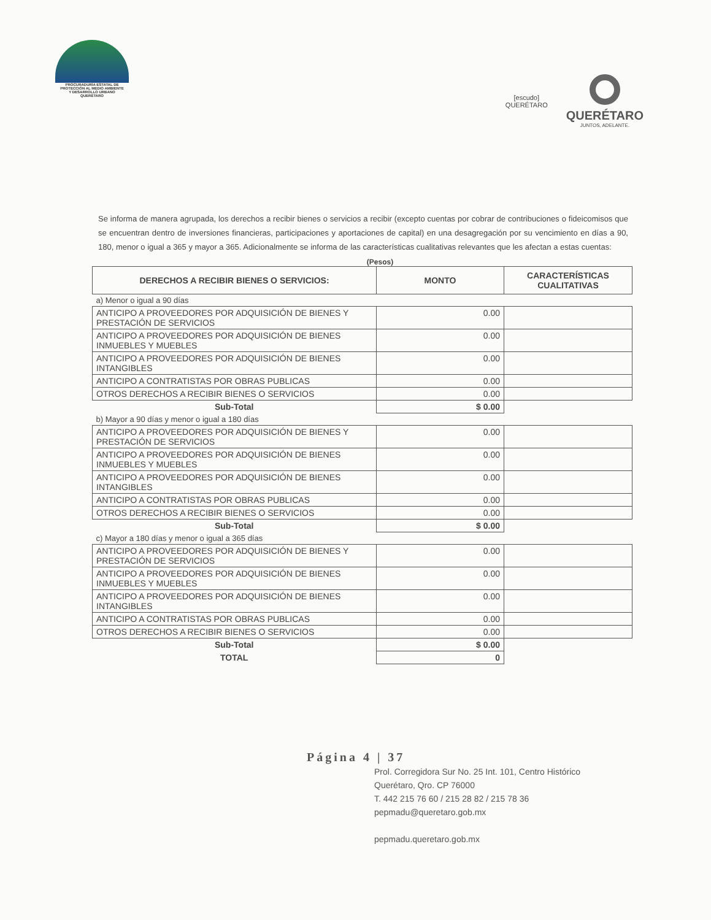PROCURADURÍA ESTATAL DE
PROTECCIÓN AL MEDIO AMBIENTE
Y DESARROLLO URBANO
QUERÉTARO
[escudo]
QUERÉTARO
QUERÉTARO
JUNTOS, ADELANTE.
Se informa de manera agrupada, los derechos a recibir bienes o servicios a recibir (excepto cuentas por cobrar de contribuciones o fideicomisos que se encuentran dentro de inversiones financieras, participaciones y aportaciones de capital) en una desagregación por su vencimiento en días a 90, 180, menor o igual a 365 y mayor a 365. Adicionalmente se informa de las características cualitativas relevantes que les afectan a estas cuentas:
(Pesos)
| DERECHOS A RECIBIR BIENES O SERVICIOS: | MONTO | CARACTERÍSTICAS CUALITATIVAS |
| --- | --- | --- |
| a) Menor o igual a 90 días | | |
| ANTICIPO A PROVEEDORES POR ADQUISICIÓN DE BIENES Y PRESTACIÓN DE SERVICIOS | 0.00 | |
| ANTICIPO A PROVEEDORES POR ADQUISICIÓN DE BIENES INMUEBLES Y MUEBLES | 0.00 | |
| ANTICIPO A PROVEEDORES POR ADQUISICIÓN DE BIENES INTANGIBLES | 0.00 | |
| ANTICIPO A CONTRATISTAS POR OBRAS PUBLICAS | 0.00 | |
| OTROS DERECHOS A RECIBIR BIENES O SERVICIOS | 0.00 | |
| Sub-Total | $ 0.00 | |
| b) Mayor a 90 días y menor o igual a 180 días | | |
| ANTICIPO A PROVEEDORES POR ADQUISICIÓN DE BIENES Y PRESTACIÓN DE SERVICIOS | 0.00 | |
| ANTICIPO A PROVEEDORES POR ADQUISICIÓN DE BIENES INMUEBLES Y MUEBLES | 0.00 | |
| ANTICIPO A PROVEEDORES POR ADQUISICIÓN DE BIENES INTANGIBLES | 0.00 | |
| ANTICIPO A CONTRATISTAS POR OBRAS PUBLICAS | 0.00 | |
| OTROS DERECHOS A RECIBIR BIENES O SERVICIOS | 0.00 | |
| Sub-Total | $ 0.00 | |
| c) Mayor a 180 días y menor o igual a 365 días | | |
| ANTICIPO A PROVEEDORES POR ADQUISICIÓN DE BIENES Y PRESTACIÓN DE SERVICIOS | 0.00 | |
| ANTICIPO A PROVEEDORES POR ADQUISICIÓN DE BIENES INMUEBLES Y MUEBLES | 0.00 | |
| ANTICIPO A PROVEEDORES POR ADQUISICIÓN DE BIENES INTANGIBLES | 0.00 | |
| ANTICIPO A CONTRATISTAS POR OBRAS PUBLICAS | 0.00 | |
| OTROS DERECHOS A RECIBIR BIENES O SERVICIOS | 0.00 | |
| Sub-Total | $ 0.00 | |
| TOTAL | 0 | |
Página 4 | 37
Prol. Corregidora Sur No. 25 Int. 101, Centro Histórico
Querétaro, Qro. CP 76000
T. 442 215 76 60 / 215 28 82 / 215 78 36
pepmadu@queretaro.gob.mx
pepmadu.queretaro.gob.mx